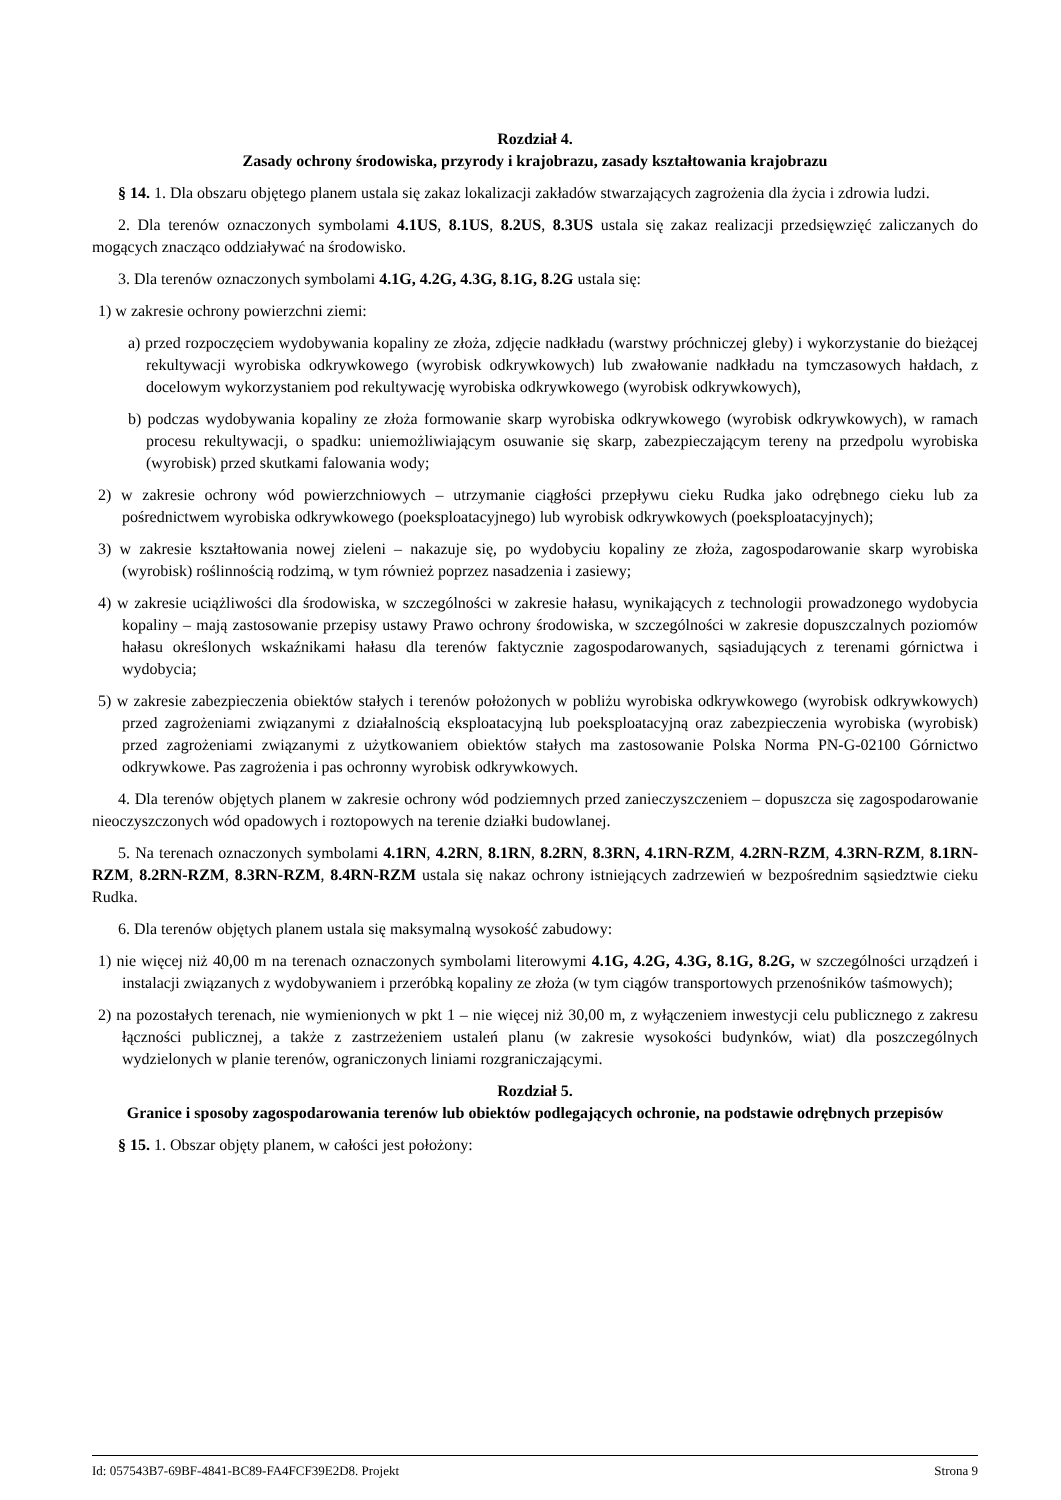Rozdział 4.
Zasady ochrony środowiska, przyrody i krajobrazu, zasady kształtowania krajobrazu
§ 14. 1. Dla obszaru objętego planem ustala się zakaz lokalizacji zakładów stwarzających zagrożenia dla życia i zdrowia ludzi.
2. Dla terenów oznaczonych symbolami 4.1US, 8.1US, 8.2US, 8.3US ustala się zakaz realizacji przedsięwzięć zaliczanych do mogących znacząco oddziaływać na środowisko.
3. Dla terenów oznaczonych symbolami 4.1G, 4.2G, 4.3G, 8.1G, 8.2G ustala się:
1) w zakresie ochrony powierzchni ziemi:
a) przed rozpoczęciem wydobywania kopaliny ze złoża, zdjęcie nadkładu (warstwy próchniczej gleby) i wykorzystanie do bieżącej rekultywacji wyrobiska odkrywkowego (wyrobisk odkrywkowych) lub zwałowanie nadkładu na tymczasowych hałdach, z docelowym wykorzystaniem pod rekultywację wyrobiska odkrywkowego (wyrobisk odkrywkowych),
b) podczas wydobywania kopaliny ze złoża formowanie skarp wyrobiska odkrywkowego (wyrobisk odkrywkowych), w ramach procesu rekultywacji, o spadku: uniemożliwiającym osuwanie się skarp, zabezpieczającym tereny na przedpolu wyrobiska (wyrobisk) przed skutkami falowania wody;
2) w zakresie ochrony wód powierzchniowych – utrzymanie ciągłości przepływu cieku Rudka jako odrębnego cieku lub za pośrednictwem wyrobiska odkrywkowego (poeksploatacyjnego) lub wyrobisk odkrywkowych (poeksploatacyjnych);
3) w zakresie kształtowania nowej zieleni – nakazuje się, po wydobyciu kopaliny ze złoża, zagospodarowanie skarp wyrobiska (wyrobisk) roślinnością rodzimą, w tym również poprzez nasadzenia i zasiewy;
4) w zakresie uciążliwości dla środowiska, w szczególności w zakresie hałasu, wynikających z technologii prowadzonego wydobycia kopaliny – mają zastosowanie przepisy ustawy Prawo ochrony środowiska, w szczególności w zakresie dopuszczalnych poziomów hałasu określonych wskaźnikami hałasu dla terenów faktycznie zagospodarowanych, sąsiadujących z terenami górnictwa i wydobycia;
5) w zakresie zabezpieczenia obiektów stałych i terenów położonych w pobliżu wyrobiska odkrywkowego (wyrobisk odkrywkowych) przed zagrożeniami związanymi z działalnością eksploatacyjną lub poeksploatacyjną oraz zabezpieczenia wyrobiska (wyrobisk) przed zagrożeniami związanymi z użytkowaniem obiektów stałych ma zastosowanie Polska Norma PN-G-02100 Górnictwo odkrywkowe. Pas zagrożenia i pas ochronny wyrobisk odkrywkowych.
4. Dla terenów objętych planem w zakresie ochrony wód podziemnych przed zanieczyszczeniem – dopuszcza się zagospodarowanie nieoczyszczonych wód opadowych i roztopowych na terenie działki budowlanej.
5. Na terenach oznaczonych symbolami 4.1RN, 4.2RN, 8.1RN, 8.2RN, 8.3RN, 4.1RN-RZM, 4.2RN-RZM, 4.3RN-RZM, 8.1RN-RZM, 8.2RN-RZM, 8.3RN-RZM, 8.4RN-RZM ustala się nakaz ochrony istniejących zadrzewień w bezpośrednim sąsiedztwie cieku Rudka.
6. Dla terenów objętych planem ustala się maksymalną wysokość zabudowy:
1) nie więcej niż 40,00 m na terenach oznaczonych symbolami literowymi 4.1G, 4.2G, 4.3G, 8.1G, 8.2G, w szczególności urządzeń i instalacji związanych z wydobywaniem i przeróbką kopaliny ze złoża (w tym ciągów transportowych przenośników taśmowych);
2) na pozostałych terenach, nie wymienionych w pkt 1 – nie więcej niż 30,00 m, z wyłączeniem inwestycji celu publicznego z zakresu łączności publicznej, a także z zastrzeżeniem ustaleń planu (w zakresie wysokości budynków, wiat) dla poszczególnych wydzielonych w planie terenów, ograniczonych liniami rozgraniczającymi.
Rozdział 5.
Granice i sposoby zagospodarowania terenów lub obiektów podlegających ochronie, na podstawie odrębnych przepisów
§ 15. 1. Obszar objęty planem, w całości jest położony:
Id: 057543B7-69BF-4841-BC89-FA4FCF39E2D8. Projekt Strona 9